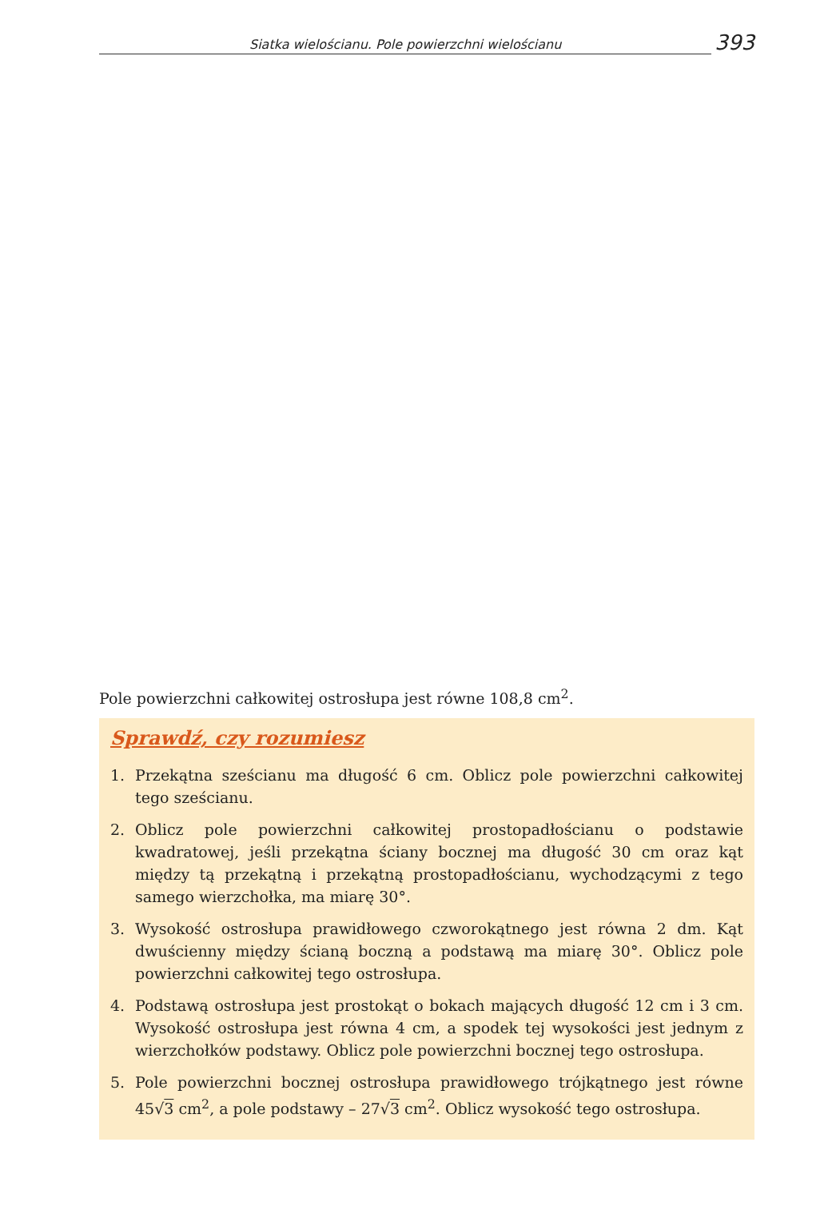Siatka wielościanu. Pole powierzchni wielościanu
393
Pole powierzchni całkowitej ostrosłupa jest równe 108,8 cm<sup>2</sup>.
Sprawdź, czy rozumiesz
1. Przekątna sześcianu ma długość 6 cm. Oblicz pole powierzchni całkowitej tego sześcianu.
2. Oblicz pole powierzchni całkowitej prostopadłościanu o podstawie kwadratowej, jeśli przekątna ściany bocznej ma długość 30 cm oraz kąt między tą przekątną i przekątną prostopadłościanu, wychodzącymi z tego samego wierzchołka, ma miarę 30°.
3. Wysokość ostrosłupa prawidłowego czworokątnego jest równa 2 dm. Kąt dwuścienny między ścianą boczną a podstawą ma miarę 30°. Oblicz pole powierzchni całkowitej tego ostrosłupa.
4. Podstawą ostrosłupa jest prostokąt o bokach mających długość 12 cm i 3 cm. Wysokość ostrosłupa jest równa 4 cm, a spodek tej wysokości jest jednym z wierzchołków podstawy. Oblicz pole powierzchni bocznej tego ostrosłupa.
5. Pole powierzchni bocznej ostrosłupa prawidłowego trójkątnego jest równe 45√3 cm<sup>2</sup>, a pole podstawy – 27√3 cm<sup>2</sup>. Oblicz wysokość tego ostrosłupa.